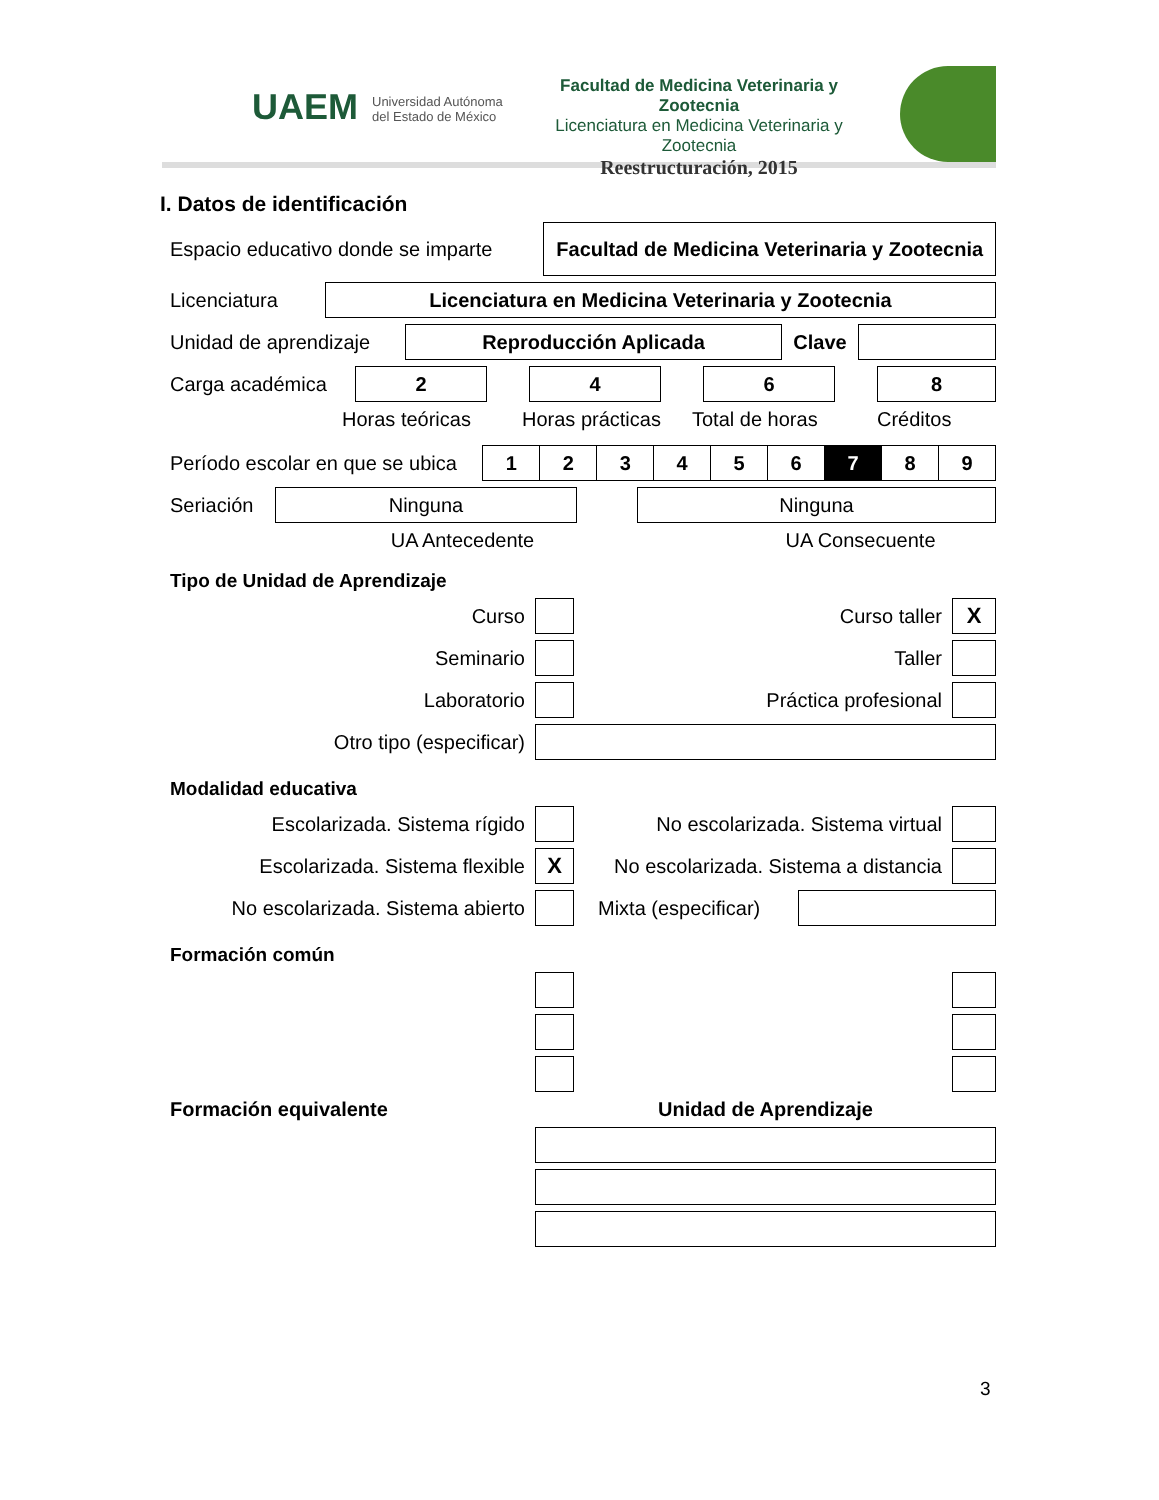UAEM
Universidad Autónoma
del Estado de México
Facultad de Medicina Veterinaria y Zootecnia
Licenciatura en Medicina Veterinaria y Zootecnia
Reestructuración, 2015
I. Datos de identificación
Espacio educativo donde se imparte
Facultad de Medicina Veterinaria y Zootecnia
Licenciatura
Licenciatura en Medicina Veterinaria y Zootecnia
Unidad de aprendizaje
Reproducción Aplicada
Clave
Carga académica
2 4 6 8
Horas teóricas Horas prácticas Total de horas Créditos
Período escolar en que se ubica
| 1 | 2 | 3 | 4 | 5 | 6 | 7 | 8 | 9 |
Seriación
Ninguna Ninguna
UA Antecedente UA Consecuente
Tipo de Unidad de Aprendizaje
Curso Curso taller
X
Seminario Taller
Laboratorio Práctica profesional
Otro tipo (especificar)
Modalidad educativa
Escolarizada. Sistema rígido
No escolarizada. Sistema virtual
Escolarizada. Sistema flexible
X
No escolarizada. Sistema a distancia
No escolarizada. Sistema abierto
Mixta (especificar)
Formación común
Formación equivalente Unidad de Aprendizaje
3